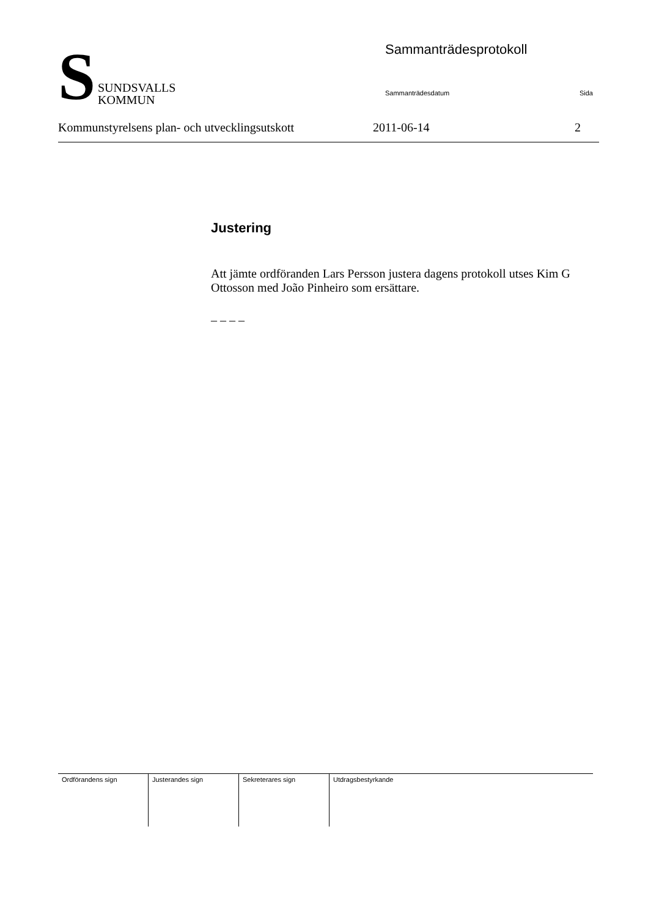S
SUNDSVALLS
KOMMUN
Sammanträdesprotokoll
Sammanträdesdatum Sida
Kommunstyrelsens plan- och utvecklingsutskott 2011-06-14 2
Justering
Att jämte ordföranden Lars Persson justera dagens protokoll utses Kim G Ottosson med João Pinheiro som ersättare.
– – – –
| Ordförandens sign | Justerandes sign | Sekreterares sign | Utdragsbestyrkande |